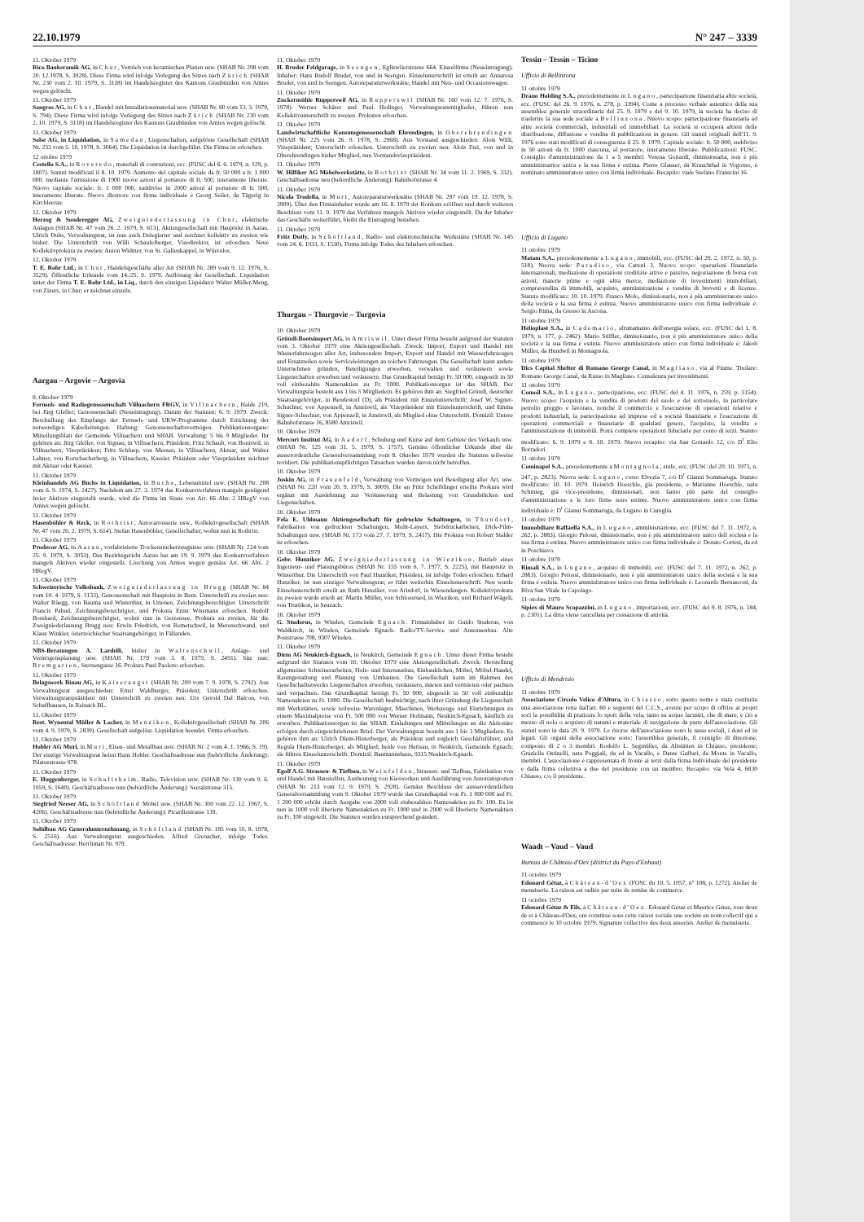22.10.1979 N° 247 – 3339
11. Oktober 1979
Rico Baukeramik AG, in Chur, Vertrieb von keramischen Platten usw. (SHAB Nr. 298 vom 20. 12.1978, S. 3928). Diese Firma wird infolge Verlegung des Sitzes nach Zürich (SHAB Nr. 230 vom 2. 10. 1979, S. 3118) im Handelsregister des Kantons Graubünden von Amtes wegen gelöscht.
11. Oktober 1979
Sangros AG, in Chur, Handel mit Installationsmaterial usw. (SHAB Nr. 60 vom 13. 3. 1979, S. 794). Diese Firma wird infolge Verlegung des Sitzes nach Zürich (SHAB Nr. 230 vom 2. 10. 1979, S. 3118) im Handelsregister des Kantons Graubünden von Amtes wegen gelöscht.
11. Oktober 1979
Solse AG, in Liquidation, in Samedan, Liegenschaften, aufgelöste Gesellschaft (SHAB Nr. 233 vom 5. 10. 1978, S. 3064). Die Liquidation ist durchgeführt. Die Firma ist erloschen.
12 ottobre 1979
Cestello S.A., in Roveredo, materiali di costruzioni, ecc. (FUSC del 6. 6. 1979, n. 129, p. 1807). Statuti modificati il 8. 10. 1979. Aumento del capitale sociale da fr. 50 000 a fr. 1 000 000. mediante l'emissione di 1900 nuove azioni al portatore di fr. 500, interamente liberate. Nuovo capitale sociale: fr. 1 000 000, suddiviso in 2000 azioni al portatore di fr. 500, interamente liberate. Nuovo direttore con firma individuale è Georg Seiler, da Tägerig in Kirchleerau.
12. Oktober 1979
Herzog & Sonderegger AG, Zweigniederlassung in Chur, elektrische Anlagen (SHAB Nr. 47 vom 26. 2. 1979, S. 613), Aktiengesellschaft mit Hauptsitz in Aarau. Ulrich Dubs, Verwaltungsrat, ist nun auch Delegierter und zeichnet kollektiv zu zweien wie bisher. Die Unterschrift von Willi Schaufelberger, Vizedirektor, ist erloschen. Neue Kollektivprokura zu zweien: Anton Widmer, von St. Gallenkappel, in Würenlos.
12. Oktober 1979
T. E. Rohr Ltd., in Chur, Handelsgeschäfte aller Art (SHAB Nr. 289 vom 9. 12. 1976, S. 3529). Öffentliche Urkunde vom 14./25. 9. 1979. Auflösung der Gesellschaft. Liquidation unter der Firma T. E. Rohr Ltd., in Liq., durch den einzigen Liquidator Walter Müller-Meng, von Zizers, in Chur; er zeichnet einzeln.
Aargau – Argovie – Argovia
8. Oktober 1979
Fernseh- und Radiogenossenschaft Villnachern FRGV, in Villnachern, Halde 219, bei Jürg Gfeller; Genossenschaft (Neueintragung). Datum der Statuten: 6. 9. 1979. Zweck: Beschaffung des Empfangs der Fernseh- und UKW-Programme durch Errichtung der notwendigen Kabelleitungen. Haftung: Genossenschaftsvermögen. Publikationsorgane: Mitteilungsblatt der Gemeinde Villnachern und SHAB. Verwaltung: 5 bis 9 Mitglieder. Ihr gehören an: Jürg Gfeller, von Signau, in Villnachern, Präsident; Fritz Schaub, von Boniswil, in Villnachern, Vizepräsident; Fritz Schluep, von Messen, in Villnachern, Aktuar, und Walter Lehner, von Rorschacherberg, in Villnachern, Kassier. Präsident oder Vizepräsident zeichnet mit Aktuar oder Kassier.
11. Oktober 1979
Kleinhandels AG Buchs in Liquidation, in Buchs, Lebensmittel usw. (SHAB Nr. 208 vom 6. 9. 1974, S. 2427). Nachdem am 27. 3. 1974 das Konkursverfahren mangels genügend freier Aktiven eingestellt wurde, wird die Firma im Sinne von Art. 66 Abs. 2 HRegV von Amtes wegen gelöscht.
11. Oktober 1979
Hasenböhler & Reck, in Rothrist, Autocarrosserie usw., Kollektivgesellschaft (SHAB Nr. 47 vom 26. 2. 1979, S. 614). Stefan Hasenböhler, Gesellschafter, wohnt nun in Rothrist.
11. Oktober 1979
Prodecor AG, in Aarau, vorfabrizierte Trockenstuckerzeugnisse usw. (SHAB Nr. 224 vom 25. 9. 1979, S. 3053). Das Bezirksgericht Aarau hat am 19. 9. 1979 das Konkursverfahren mangels Aktiven wieder eingestellt. Löschung von Amtes wegen gemäss Art. 66 Abs. 2 HRegV.
11. Oktober 1979
Schweizerische Volksbank, Zweigniederlassung in Brugg (SHAB Nr. 84 vom 10. 4. 1979, S. 1133), Genossenschaft mit Hauptsitz in Bern. Unterschrift zu zweien neu: Walter Rüegg, von Bauma und Winterthur, in Urtenen, Zeichnungsberechtigter. Unterschrift Francis Pahud, Zeichnungsberechtigter, und Prokura Ernst Wissmann erloschen. Rudolf Bosshard, Zeichnungsberechtigter, wohnt nun in Gerzensee. Prokura zu zweien, für die Zweigniederlassung Brugg neu: Erwin Friedrich, von Remetschwil, in Merenschwand, und Klaus Winkler, österreichischer Staatsangehöriger, in Fällanden.
11. Oktober 1979
NBS-Beratungen A. Lardelli, bisher in Waltenschwil, Anlage- und Vermögensplanung usw. (SHAB Nr. 179 vom 3. 8. 1979, S. 2491). Sitz nun: Bremgarten, Sternengasse 16. Prokura Paul Paoletto erloschen.
11. Oktober 1979
Belagswerk Rinau AG, in Kaiseraugst (SHAB Nr. 209 vom 7. 9. 1978, S. 2792). Aus Verwaltungsrat ausgeschieden: Ernst Waldburger, Präsident; Unterschrift erloschen. Verwaltungsratspräsident mit Unterschrift zu zweien neu: Urs Gerold Dal Balcon, von Schaffhausen, in Reinach BL.
11. Oktober 1979
Rest. Wynental Müller & Locher, in Menziken, Kollektivgesellschaft (SHAB Nr. 206 vom 4. 9. 1979, S. 2839). Gesellschaft aufgelöst. Liquidation beendet. Firma erloschen.
11. Oktober 1979
Hobler AG Muri, in Muri, Eisen- und Metallbau usw. (SHAB Nr. 2 vom 4. 1. 1966, S. 19). Der einzige Verwaltungsrat heisst Hans Hobler. Geschäftsadresse nun (behördliche Änderung): Pilatusstrasse 978.
11. Oktober 1979
E. Huggenberger, in Schafisheim, Radio, Television usw. (SHAB Nr. 130 vom 9. 6. 1959, S. 1640). Geschäftsadresse nun (behördliche Änderung): Seetalstrasse 315.
11. Oktober 1979
Siegfried Neeser AG, in Schöftland Möbel usw. (SHAB Nr. 300 vom 22. 12. 1967, S. 4206). Geschäftsadresse nun (behördliche Änderung): Picardiestrasse 139.
11. Oktober 1979
Solidbau AG Generalunternehmung, in Schöftland (SHAB Nr. 185 vom 10. 8. 1978, S. 2516). Aus Verwaltungsrat ausgeschieden. Alfred Grenacher, infolge Todes. Geschäftsadresse: Herrlimatt Nr. 979.
11. Oktober 1979
H. Bruder Feldgarage, in Seengen, Egliswilerstrasse 664. Einzelfirma (Neueintragung). Inhaber: Hans Rudolf Bruder, von und in Seengen. Einzelunterschrift ist erteilt an: Annarosa Bruder, von und in Seengen. Autoreparaturwerkstätte, Handel mit Neu- und Occasionswagen.
11. Oktober 1979
Zuckermühle Rupperswil AG, in Rupperswil (SHAB Nr. 160 vom 12. 7. 1976, S. 1978). Werner Schärer und Paul Hedinger, Verwaltungsratsmitglieder, führen nun Kollektivunterschrift zu zweien. Prokuren erloschen.
11. Oktober 1979
Landwirtschaftliche Konsumgenossenschaft Ehrendingen, in Oberehrendingen (SHAB Nr. 225 vom 26. 9. 1978, S. 2968). Aus Vorstand ausgeschieden: Alois Willi, Vizepräsident; Unterschrift erloschen. Unterschrift zu zweien neu: Alois Frei, von und in Oberehrendingen bisher Mitglied, nun Vorstandsvizepräsident.
11. Oktober 1979
W. Hilfiker AG Möbelwerkstätte, in Rothrist (SHAB Nr. 34 vom 11. 2. 1969, S. 332). Geschäftsadresse neu (behördliche Änderung): Bahnhofstrasse 4.
11. Oktober 1979
Nicola Trodella, in Muri, Autoreparaturwerkstätte (SHAB Nr. 297 vom 19. 12. 1978, S. 3909). Über den Firmainhaber wurde am 16. 8. 1979 der Konkurs eröffnet und durch weiteren Beschluss vom 11. 9. 1979 das Verfahren mangels Aktiven wieder eingestellt. Da der Inhaber das Geschäfts weiterführt, bleibt die Eintragung bestehen.
11. Oktober 1979
Fritz Dutly, in Schöftland, Radio- und elektrotechnische Werkstätte (SHAB Nr. 145 vom 24. 6. 1933, S. 1530). Firma infolge Todes des Inhabers erloschen.
Thurgau – Thurgovie – Turgovia
10. Oktober 1979
Gründl-Bootsimport AG, in Amriswil. Unter dieser Firma besteht aufgrund der Statuten vom 3. Oktober 1979 eine Aktiengesellschaft. Zweck: Import, Export und Handel mit Wasserfahrzeugen aller Art, insbesondere Import, Export und Handel mit Wasserfahrzeugen und Ersatzteilen sowie Serviceleistungen an solchen Fahrzeugen. Die Gesellschaft kann andere Unternehmen gründen, Beteiligungen erwerben, verwalten und veräussern sowie Liegenschaften erwerben und veräussern. Das Grundkapital beträgt Fr. 50 000, eingeteilt in 50 voll einbezahlte Namenaktien zu Fr. 1000. Publikationsorgan ist das SHAB. Der Verwaltungsrat besteht aus 1 bis 5 Mitgliedern. Es gehören ihm an: Siegfried Gründl, deutscher Staatsangehöriger, in Bendestorf (D), als Präsident mit Einzelunterschrift; Josef W. Signer-Schuchter, von Appenzell, in Amriswil, als Vizepräsident mit Einzelunterschrift, und Emma Signer-Schuchter, von Appenzell, in Amriswil, als Mitglied ohne Unterschrift. Domizil: Untere Bahnhofstrasse 16, 8580 Amriswil.
10. Oktober 1979
Mercuri Institut AG, in Aadorf, Schulung und Kurse auf dem Gebiete des Verkaufs usw. (SHAB Nr. 125 vom 31. 5. 1979, S. 1757). Gemäss öffentlicher Urkunde über die ausserordentliche Generalversammlung vom 8. Oktober 1979 wurden die Statuten teilweise revidiert. Die publikationspflichtigen Tatsachen wurden davon nicht betroffen.
10. Oktober 1979
Joskin AG, in Frauenfeld, Verwaltung von Vermögen und Beteiligung aller Art, usw. (SHAB Nr. 220 vom 20. 9. 1979, S. 3009). Die an Fritz Scheiblinger erteilte Prokura wird ergänzt mit Ausdehnung zur Veräusserung und Belastung von Grundstücken und Liegenschaften.
10. Oktober 1979
Fela E. Uhlmann Aktiengesellschaft für gedruckte Schaltungen, in Thundorf, Fabrikation von gedruckten Schaltungen, Mulit-Layers, Siebdruckarbeiten, Dick-Film-Schaltungen usw. (SHAB Nr. 173 vom 27. 7. 1979, S. 2417). Die Prokura von Robert Stalder ist erloschen.
10. Oktober 1979
Gebr. Hunziker AG, Zweigniederlassung in Wiezikon, Betrieb eines Ingenieur- und Planungsbüros (SHAB Nr. 155 vom 6. 7. 1977, S. 2225), mit Hauptsitz in Winterthur. Die Unterschrift von Paul Hunziker, Präsident, ist infolge Todes erloschen. Erhard Hunziker, ist nun einziger Verwaltungsrat; er führt weiterhin Einzelunterschrift. Neu wurde Einzelunterschrift erteilt an Ruth Hunziker, von Arisdorf, in Wiesendangen. Kollektivprokura zu zweien wurde erteilt an: Martin Müller, von Schlossrued, in Wiezikon, und Richard Wägeli, von Truttikon, in Seuzach.
10. Oktober 1979
G. Studerus, in Winden, Gemeinde Egnach. Firmainhaber ist Guido Studerus, von Waldkirch, in Winden, Gemeinde Egnach. Radio/TV-Service und Antennenbau. Alte Poststrasse 708, 9307 Winden.
11. Oktober 1979
Diem AG Neukirch-Egnach, in Neukirch, Gemeinde Egnach. Unter dieser Firma besteht aufgrund der Statuten vom 10. Oktober 1979 eine Aktiengesellschaft. Zweck: Herstellung allgemeiner Schreinerarbeiten, Holz- und Innenausbau, Einbauküchen, Möbel, Möbel-Handel, Raumgestaltung und Planung von Umbauten. Die Gesellschaft kann im Rahmen des Gesellschaftszwecks Liegenschaften erwerben, veräussern, mieten und vermieten oder pachten und verpachten. Das Grundkapital beträgt Fr. 50 000, eingeteilt in 50 voll einbezahlte Namenaktien zu Fr. 1000. Die Gesellschaft beabsichtigt, nach ihrer Gründung die Liegenschaft mit Werkstätten, sowie teilweise Warenlager, Maschinen, Werkzeuge und Einrichtungen zu einem Maximalpreise von Fr. 500 000 von Werner Hofmann, Neukirch-Egnach, käuflich zu erwerben. Publikationsorgan ist das SHAB. Einladungen und Mitteilungen an die Aktionäre erfolgen durch eingeschriebenen Brief. Der Verwaltungsrat besteht aus 1 bis 3 Mitgliedern. Es gehören ihm an: Ulrich Diem-Hinterberger, als Präsident und zugleich Geschäftsführer, und Regula Diem-Hinterberger, als Mitglied; beide von Herisau, in Neukirch, Gemeinde Egnach; sie führen Einzelunterschrift. Domizil: Baumannshaus, 9315 Neukirch-Egnach.
11. Oktober 1979
Egolf A.G. Strassen- & Tiefbau, in Weinfelden, Strassen- und Tiefbau, Fabrikation von und Handel mit Baustoffen, Ausbeutung von Kieswerken und Ausführung von Autotransporten (SHAB Nr. 213 vom 12. 9. 1979, S. 2928). Gemäss Beschluss der ausserordentlichen Generalversammlung vom 9. Oktober 1979 wurde das Grundkapital von Fr. 1 000 000 auf Fr. 1 200 000 erhöht durch Ausgabe von 2000 voll einbezahlten Namenaktien zu Fr. 100. Es ist nun in 1000 voll liberierte Namenaktien zu Fr. 1000 und in 2000 voll liberierte Namenaktien zu Fr. 100 eingeteilt. Die Statuten wurden entsprechend geändert.
Tessin – Tessin – Ticino
Ufficio di Bellinzona
11 ottobre 1979
Drano Holding S.A., precedentemente in Lugano, partecipazione finanziaria altre società, ecc. (FUSC del 26. 9. 1976, n. 278, p. 3394). Come a processo verbale autentico della sua assemblea generale straordinaria del 25. 9. 1979 e del 9. 10. 1979, la società ha deciso di trasferire la sua sede sociale a Bellinzona. Nuovo scopo: partecipazione finanziaria ad altre società commerciali, industriali ed immobiliari. La società si occuperà altresì delle distribuzione, diffusione e vendita di pubblicazioni in genere. Gli statuti originali dell'11. 9. 1976 sono stati modificati di conseguenza il 25. 9. 1979. Capitale sociale: fr. 50 000, suddiviso in 50 azioni da fr. 1000 ciascuna, al portatore, interamente liberate. Pubblicazioni: FUSC. Consiglio d'amministrazione da 1 a 5 membri: Verena Gottardi, dimissionaria, non è più amministratrice unica e la sua firma è estinta. Pierre Glauser, da Krauchthal in Vogorno, è nominato amministratore unico con firma individuale. Recapito: viale Stefano Franscini 16.
Ufficio di Lugano
11 ottobre 1979
Matam S.A., precedentemente a Lugano, immobili, ecc. (FUSC del 29. 2. 1972, n. 50, p. 518). Nuova sede: Paradiso, via Cattori 3. Nuovo scopo: operazioni finanziarie internazionali, mediazione di operazioni creditizie attive e passive, negoziazione di borsa con azioni, materie prime e ogni altra merce, mediazione di investimenti immobiliari, compravendita di immobili, acquisto, amministrazione e vendita di brevetti e di licenze. Statuto modificato: 10. 10. 1979. Franco Molo, dimissionario, non è più amministratore unico della società e la sua firma è estinta. Nuovo amministratore unico con firma individuale è: Sergio Rima, da Gresso in Ascona.
11 ottobre 1979
Helioplast S.A., in Cademario, sfruttamento dell'energia solare, ecc. (FUSC del 1. 8. 1979, n. 177, p. 2462). Mario Stiffler, dimissionario, non è più amministratore unico della società e la sua firma è estinta. Nuovo amministratore unico con firma individuale è: Jakob Müller, da Hundwil in Montagnola.
11 ottobre 1979
Dics Capital Shelter di Romano George Canal, in Magliaso, via al Fiume. Titolare: Romano George Canal, da Russo in Magliaso. Consulenza per investimenti.
11 ottobre 1979
Comoil S.A., in Lugano, partecipazione, ecc. (FUSC del 4. 11. 1976, n. 259, p. 3154). Nuovo scopo: l'acquisto e la vendita di prodotti del suolo e del sottosuolo, in particolare petrolio greggio e lavorato, nonché il commercio e l'esecuzione di operazioni relative e prodotti industriali, la partecipazione ad imprese ed a società finanziarie e l'esecuzione di operazioni commerciali e finanziarie di qualsiasi genere, l'acquisto, la vendita e l'amministrazione di immobili. Potrà compiere operazioni fiduciarie per conto di terzi. Statuto modificato: 6. 9. 1979 e 8. 10. 1979. Nuovo recapito: via San Gottardo 12, c/o D<sup>r</sup> Elio Borradori.
11 ottobre 1979
Cominapel S.A., precedentemente a Montagnola, stufe, ecc. (FUSC del 20. 10. 1973, n. 247, p. 2823). Nuova sede: Lugano, corso Elvezia 7, c/o D<sup>r</sup> Gianni Sommaruga. Statuto modificato: 10. 10. 1979. Heinrich Hoeschle, già presidente, e Marianne Hoeschle, nata Schmieg, già vice-presidente, dimissionari, non fanno più parte del consiglio d'amministrazione e le loro firme sono estinte. Nuovo amministratore unico con firma individuale è: D<sup>r</sup> Gianni Sommaruga, da Lugano in Cureglia.
11 ottobre 1979
Immobiliare Raffaella S.A., in Lugano, amministrazione, ecc. (FUSC del 7. 11. 1972, n. 262, p. 2883). Giorgio Pelossi, dimissionario, non è più amministratore unico dell società e la sua firma è estinta. Nuovo amministratore unico con firma individuale è: Donato Cortesi, da ed in Poschiavo.
11 ottobre 1979
Rimali S.A., in Lugano, acquisto di immobili, ecc. (FUSC del 7. 11. 1972, n. 262, p. 2883). Giorgio Pelossi, dimissionario, non è più amministratore unico della società e la sua firma è estinta. Nuovo amministratore unico con firma individuale è: Leonardo Bernasconi, da Riva San Vitale in Capolago.
11 ottobre 1979
Sipiex di Mauro Scopazzini, in Lugano, importazioni, ecc. (FUSC del 9. 8. 1976, n. 184, p. 2301). La ditta viene cancellata per cessazione di attività.
Ufficio di Mendrisio
11 ottobre 1979
Associazione Circolo Velico d'Altura, in Chiasso, sotto questo nome è stata costituita una associazione retta dall'art. 60 e seguenti del C.C.S., avente per scopo di offrire ai propri soci la possibilità di praticare lo sport della vela, tanto su acque lacustri, che di mare, e ciò a mezzo di nolo o acquisto di natanti e materiale di navigazione da parte dell'associazione. Gli statuti sono in data 29. 9. 1979. Le risorse dell'associazione sono le tasse sociali, i doni ed in legati. Gli organi della associazione sono: l'assemblea generale, il consiglio di direzione, composto di 2 o 3 membri. Rodolfo L. Segmüller, da Altstätten in Chiasso, presidente; Graziella Ostinelli, nata Poggiali, da ed in Vacallo, e Dante Gaffuri, da Monte in Vacallo, membri. L'associazione è rappresentata di fronte ai terzi dalla firma individuale del presidente e dalla firma collettiva a due del presidente con un membro. Recapito: via Vela 4, 6830 Chiasso, c/o il presidente.
Waadt – Vaud – Vaud
Bureau de Château-d'Oex (district du Pays-d'Enhaut)
11 octobre 1979
Edouard Gétaz, à Château-d'Oex (FOSC du 10. 5. 1957, n° 108, p. 1272). Atelier de menuiserie. La raison est radiée par suite de remise de commerce.
11 octobre 1979
Edouard Gétaz & Fils, à Château-d'Oex. Edouard Gétaz et Maurice Gétaz, tous deux de et à Château-d'Oex, ont constitué sous cette raison sociale une société en nom collectif qui a commencé le 10 octobre 1979. Signature collective des deux associés. Atelier de menuiserie.